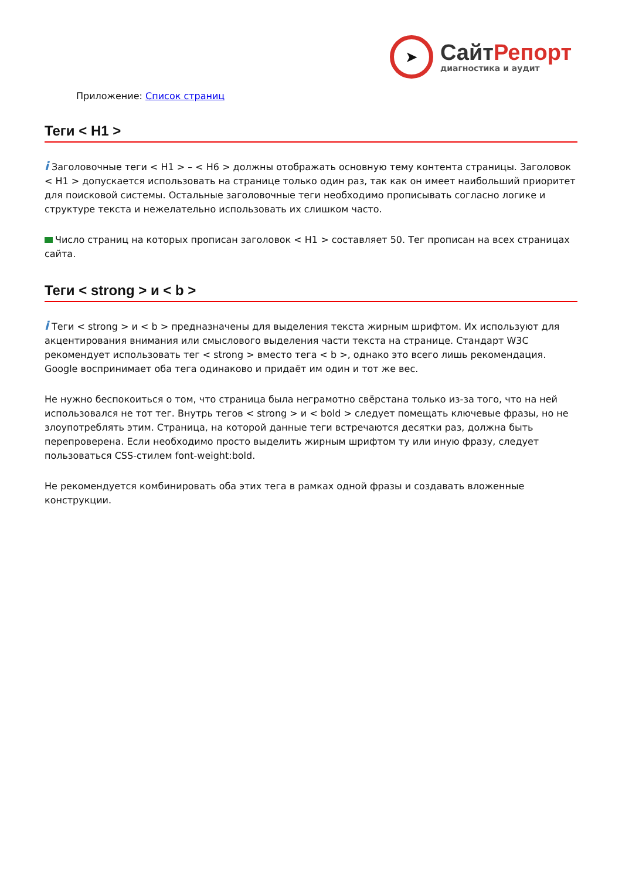➤
СайтРепорт
диагностика и аудит
Приложение: Список страниц
Теги < H1 >
i Заголовочные теги < H1 > – < H6 > должны отображать основную тему контента страницы. Заголовок < H1 > допускается использовать на странице только один раз, так как он имеет наибольший приоритет для поисковой системы. Остальные заголовочные теги необходимо прописывать согласно логике и структуре текста и нежелательно использовать их слишком часто.
Число страниц на которых прописан заголовок < H1 > составляет 50. Тег прописан на всех страницах сайта.
Теги < strong > и < b >
i Теги < strong > и < b > предназначены для выделения текста жирным шрифтом. Их используют для акцентирования внимания или смыслового выделения части текста на странице. Стандарт W3C рекомендует использовать тег < strong > вместо тега < b >, однако это всего лишь рекомендация. Google воспринимает оба тега одинаково и придаёт им один и тот же вес.
Не нужно беспокоиться о том, что страница была неграмотно свёрстана только из-за того, что на ней использовался не тот тег. Внутрь тегов < strong > и < bold > следует помещать ключевые фразы, но не злоупотреблять этим. Страница, на которой данные теги встречаются десятки раз, должна быть перепроверена. Если необходимо просто выделить жирным шрифтом ту или иную фразу, следует пользоваться CSS-стилем font-weight:bold.
Не рекомендуется комбинировать оба этих тега в рамках одной фразы и создавать вложенные конструкции.